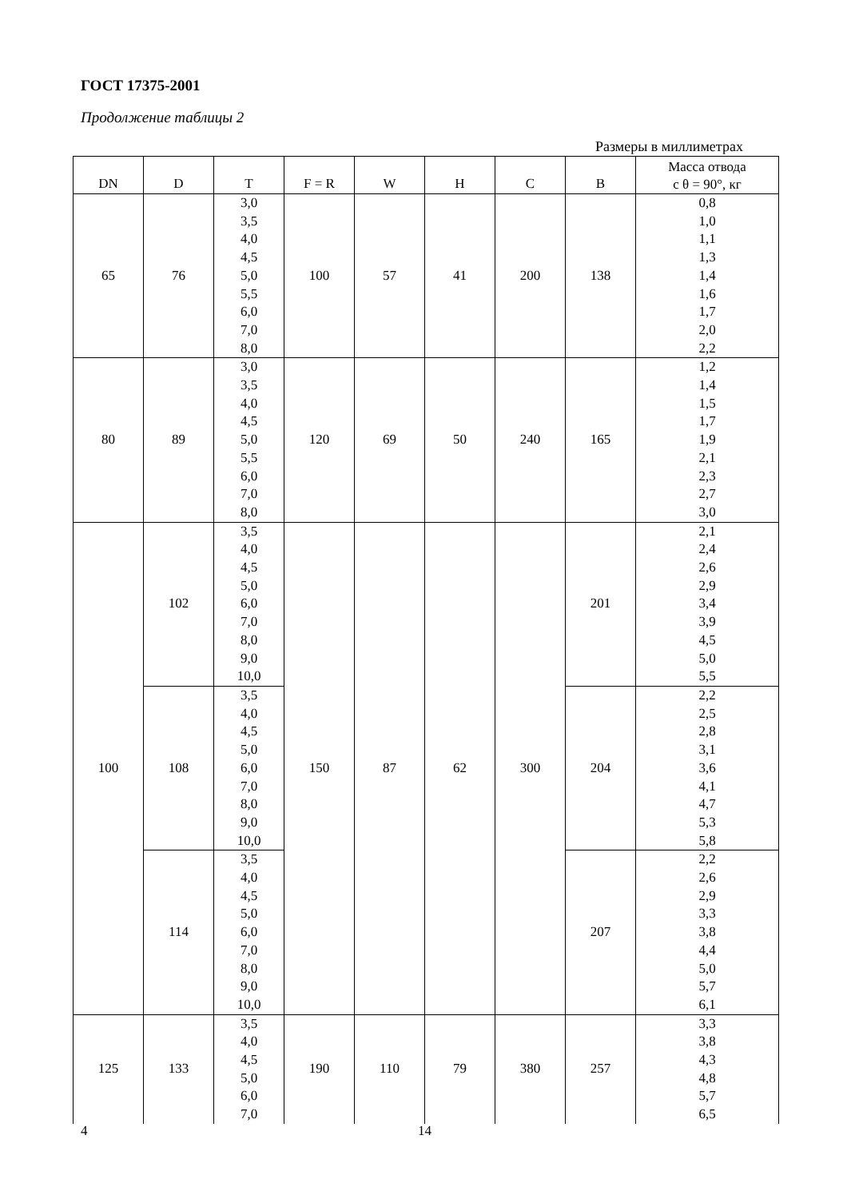ГОСТ 17375-2001
Продолжение таблицы 2
Размеры в миллиметрах
| DN | D | T | F = R | W | H | C | B | Масса отвода с θ = 90°, кг |
| --- | --- | --- | --- | --- | --- | --- | --- | --- |
| 65 | 76 | 3,0 3,5 4,0 4,5 5,0 5,5 6,0 7,0 8,0 | 100 | 57 | 41 | 200 | 138 | 0,8 1,0 1,1 1,3 1,4 1,6 1,7 2,0 2,2 |
| 80 | 89 | 3,0 3,5 4,0 4,5 5,0 5,5 6,0 7,0 8,0 | 120 | 69 | 50 | 240 | 165 | 1,2 1,4 1,5 1,7 1,9 2,1 2,3 2,7 3,0 |
| 100 | 102 | 3,5 4,0 4,5 5,0 6,0 7,0 8,0 9,0 10,0 | 150 | 87 | 62 | 300 | 201 | 2,1 2,4 2,6 2,9 3,4 3,9 4,5 5,0 5,5 |
| | 108 | 3,5 4,0 4,5 5,0 6,0 7,0 8,0 9,0 10,0 | | | | | 204 | 2,2 2,5 2,8 3,1 3,6 4,1 4,7 5,3 5,8 |
| | 114 | 3,5 4,0 4,5 5,0 6,0 7,0 8,0 9,0 10,0 | | | | | 207 | 2,2 2,6 2,9 3,3 3,8 4,4 5,0 5,7 6,1 |
| 125 | 133 | 3,5 4,0 4,5 5,0 6,0 7,0 | 190 | 110 | 79 | 380 | 257 | 3,3 3,8 4,3 4,8 5,7 6,5 |
4 14